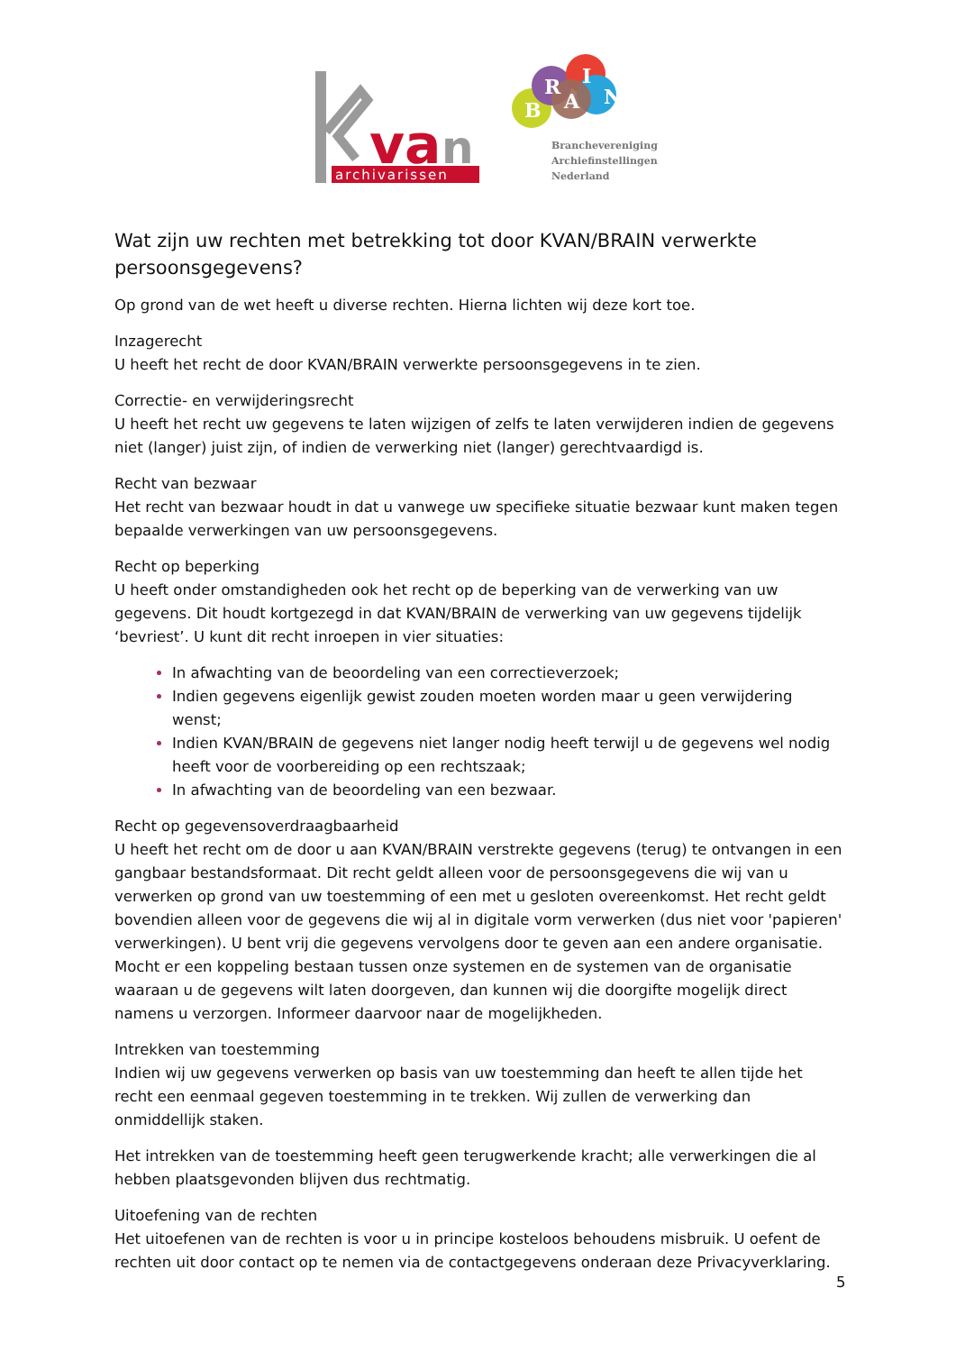va
n
archivarissen
B
R
I
A
N
Branchevereniging
Archiefinstellingen
Nederland
Wat zijn uw rechten met betrekking tot door KVAN/BRAIN verwerkte persoonsgegevens?
Op grond van de wet heeft u diverse rechten. Hierna lichten wij deze kort toe.
Inzagerecht
U heeft het recht de door KVAN/BRAIN verwerkte persoonsgegevens in te zien.
Correctie- en verwijderingsrecht
U heeft het recht uw gegevens te laten wijzigen of zelfs te laten verwijderen indien de gegevens niet (langer) juist zijn, of indien de verwerking niet (langer) gerechtvaardigd is.
Recht van bezwaar
Het recht van bezwaar houdt in dat u vanwege uw specifieke situatie bezwaar kunt maken tegen bepaalde verwerkingen van uw persoonsgegevens.
Recht op beperking
U heeft onder omstandigheden ook het recht op de beperking van de verwerking van uw gegevens. Dit houdt kortgezegd in dat KVAN/BRAIN de verwerking van uw gegevens tijdelijk ‘bevriest’. U kunt dit recht inroepen in vier situaties:
In afwachting van de beoordeling van een correctieverzoek;
Indien gegevens eigenlijk gewist zouden moeten worden maar u geen verwijdering wenst;
Indien KVAN/BRAIN de gegevens niet langer nodig heeft terwijl u de gegevens wel nodig heeft voor de voorbereiding op een rechtszaak;
In afwachting van de beoordeling van een bezwaar.
Recht op gegevensoverdraagbaarheid
U heeft het recht om de door u aan KVAN/BRAIN verstrekte gegevens (terug) te ontvangen in een gangbaar bestandsformaat. Dit recht geldt alleen voor de persoonsgegevens die wij van u verwerken op grond van uw toestemming of een met u gesloten overeenkomst. Het recht geldt bovendien alleen voor de gegevens die wij al in digitale vorm verwerken (dus niet voor 'papieren' verwerkingen). U bent vrij die gegevens vervolgens door te geven aan een andere organisatie. Mocht er een koppeling bestaan tussen onze systemen en de systemen van de organisatie waaraan u de gegevens wilt laten doorgeven, dan kunnen wij die doorgifte mogelijk direct namens u verzorgen. Informeer daarvoor naar de mogelijkheden.
Intrekken van toestemming
Indien wij uw gegevens verwerken op basis van uw toestemming dan heeft te allen tijde het recht een eenmaal gegeven toestemming in te trekken. Wij zullen de verwerking dan onmiddellijk staken.
Het intrekken van de toestemming heeft geen terugwerkende kracht; alle verwerkingen die al hebben plaatsgevonden blijven dus rechtmatig.
Uitoefening van de rechten
Het uitoefenen van de rechten is voor u in principe kosteloos behoudens misbruik. U oefent de rechten uit door contact op te nemen via de contactgegevens onderaan deze Privacyverklaring.
5